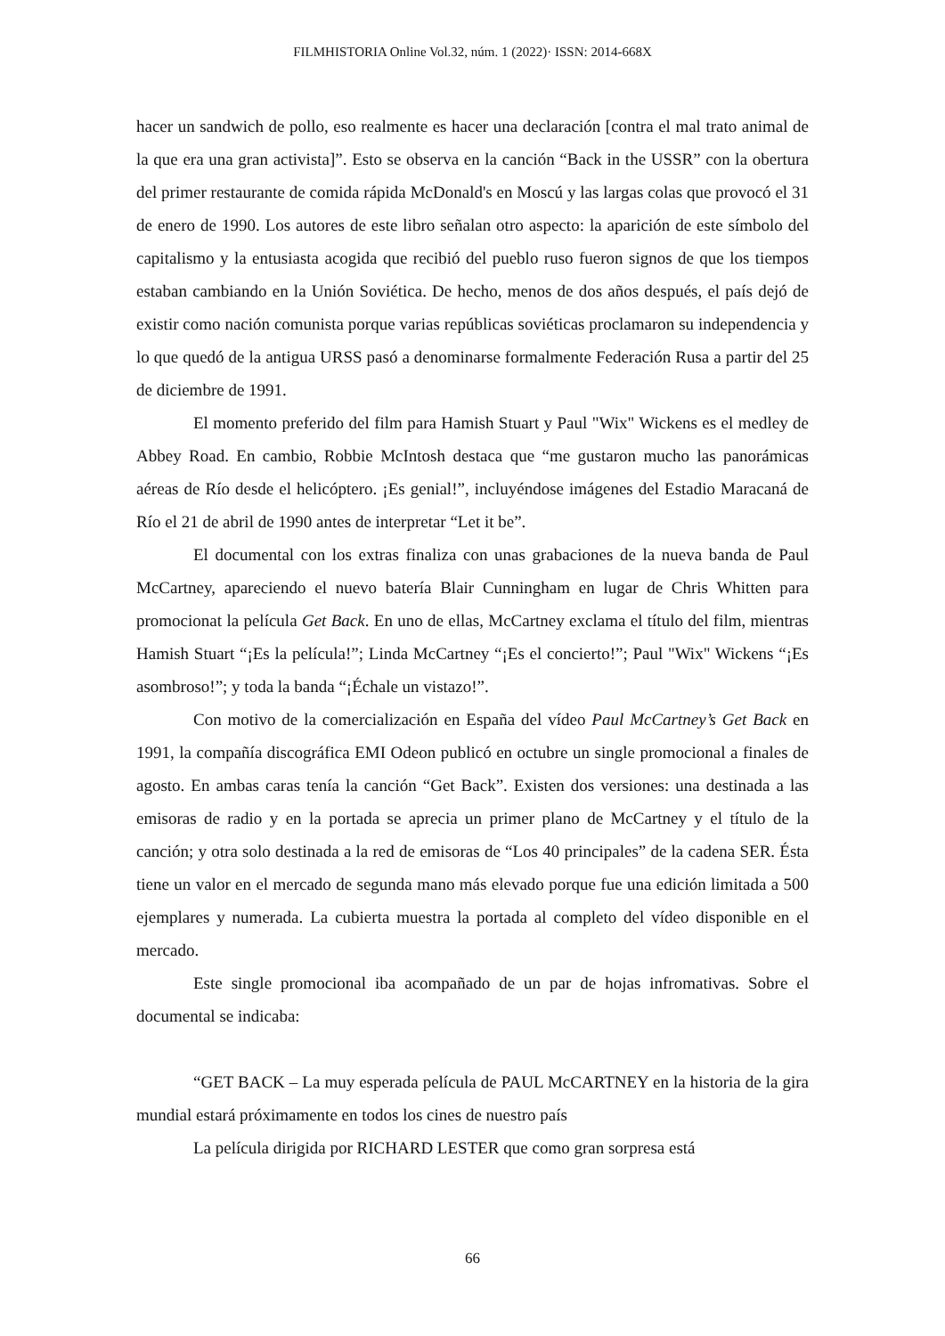FILMHISTORIA Online Vol.32, núm. 1 (2022)· ISSN: 2014-668X
hacer un sandwich de pollo, eso realmente es hacer una declaración [contra el mal trato animal de la que era una gran activista]”. Esto se observa en la canción “Back in the USSR” con la obertura del primer restaurante de comida rápida McDonald's en Moscú y las largas colas que provocó el 31 de enero de 1990. Los autores de este libro señalan otro aspecto: la aparición de este símbolo del capitalismo y la entusiasta acogida que recibió del pueblo ruso fueron signos de que los tiempos estaban cambiando en la Unión Soviética. De hecho, menos de dos años después, el país dejó de existir como nación comunista porque varias repúblicas soviéticas proclamaron su independencia y lo que quedó de la antigua URSS pasó a denominarse formalmente Federación Rusa a partir del 25 de diciembre de 1991.
El momento preferido del film para Hamish Stuart y Paul "Wix" Wickens es el medley de Abbey Road. En cambio, Robbie McIntosh destaca que “me gustaron mucho las panorámicas aéreas de Río desde el helicóptero. ¡Es genial!”, incluyéndose imágenes del Estadio Maracaná de Río el 21 de abril de 1990 antes de interpretar “Let it be”.
El documental con los extras finaliza con unas grabaciones de la nueva banda de Paul McCartney, apareciendo el nuevo batería Blair Cunningham en lugar de Chris Whitten para promocionat la película Get Back. En uno de ellas, McCartney exclama el título del film, mientras Hamish Stuart “¡Es la película!”; Linda McCartney “¡Es el concierto!”; Paul "Wix" Wickens “¡Es asombroso!”; y toda la banda “¡Échale un vistazo!”.
Con motivo de la comercialización en España del vídeo Paul McCartney’s Get Back en 1991, la compañía discográfica EMI Odeon publicó en octubre un single promocional a finales de agosto. En ambas caras tenía la canción “Get Back”. Existen dos versiones: una destinada a las emisoras de radio y en la portada se aprecia un primer plano de McCartney y el título de la canción; y otra solo destinada a la red de emisoras de “Los 40 principales” de la cadena SER. Ésta tiene un valor en el mercado de segunda mano más elevado porque fue una edición limitada a 500 ejemplares y numerada. La cubierta muestra la portada al completo del vídeo disponible en el mercado.
Este single promocional iba acompañado de un par de hojas infromativas. Sobre el documental se indicaba:
“GET BACK – La muy esperada película de PAUL McCARTNEY en la historia de la gira mundial estará próximamente en todos los cines de nuestro país
La película dirigida por RICHARD LESTER que como gran sorpresa está
66